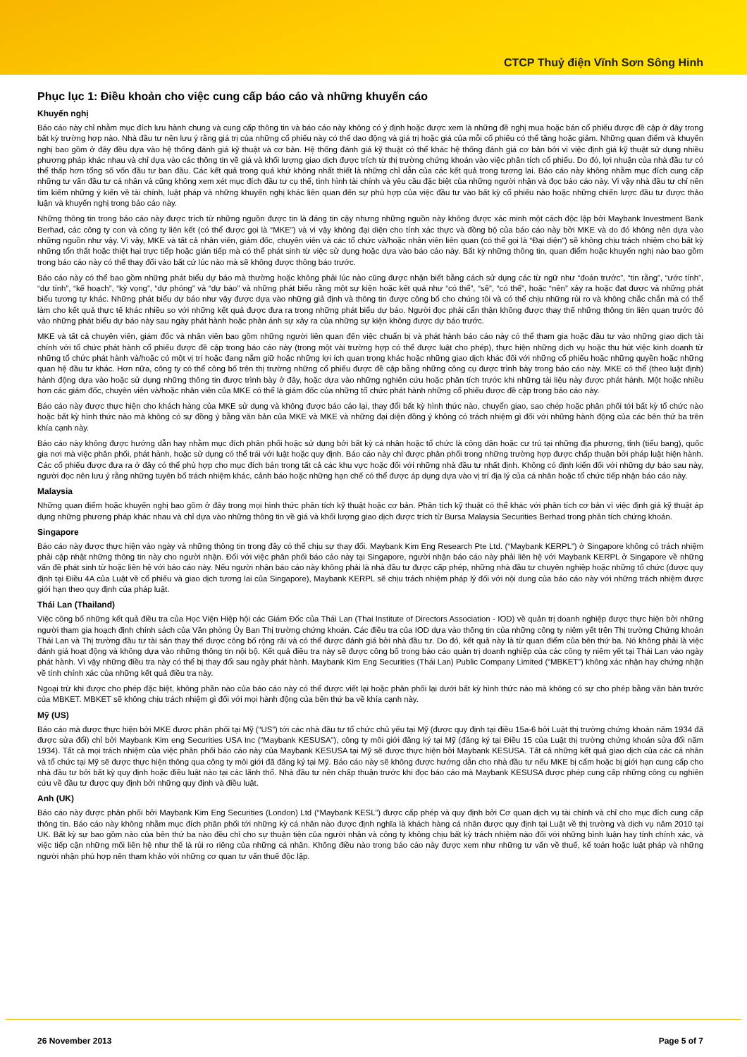CTCP Thuỷ điện Vĩnh Sơn Sông Hinh
Phục lục 1: Điều khoản cho việc cung cấp báo cáo và những khuyến cáo
Khuyến nghị
Báo cáo này chỉ nhằm mục đích lưu hành chung và cung cấp thông tin và báo cáo này không có ý định hoặc được xem là những đề nghị mua hoặc bán cổ phiếu được đề cập ở đây trong bất kỳ trường hợp nào. Nhà đầu tư nên lưu ý rằng giá trị của những cổ phiếu này có thể dao động và giá trị hoặc giá của mỗi cổ phiếu có thể tăng hoặc giảm. Những quan điểm và khuyến nghị bao gồm ở đây đều dựa vào hệ thống đánh giá kỹ thuật và cơ bản. Hệ thống đánh giá kỹ thuật có thể khác hệ thống đánh giá cơ bản bởi vì việc định giá kỹ thuật sử dụng nhiều phương pháp khác nhau và chỉ dựa vào các thông tin về giá và khối lượng giao dịch được trích từ thị trường chứng khoán vào việc phân tích cổ phiếu. Do đó, lợi nhuận của nhà đầu tư có thể thấp hơn tổng số vốn đầu tư ban đầu. Các kết quả trong quá khứ không nhất thiết là những chỉ dẫn của các kết quả trong tương lai. Báo cáo này không nhằm mục đích cung cấp những tư vấn đầu tư cá nhân và cũng không xem xét mục đích đầu tư cụ thể, tình hình tài chính và yêu cầu đặc biệt của những người nhận và đọc báo cáo này. Vì vậy nhà đầu tư chỉ nên tìm kiếm những ý kiến về tài chính, luật pháp và những khuyến nghị khác liên quan đến sự phù hợp của việc đầu tư vào bất kỳ cổ phiếu nào hoặc những chiến lược đầu tư được thảo luận và khuyến nghị trong báo cáo này.
Những thông tin trong báo cáo này được trích từ những nguồn được tin là đáng tin cậy nhưng những nguồn này không được xác minh một cách độc lập bởi Maybank Investment Bank Berhad, các công ty con và công ty liên kết (có thể được gọi là “MKE”) và vì vậy không đại diện cho tính xác thực và đồng bộ của báo cáo này bởi MKE và do đó không nên dựa vào những nguồn như vậy. Vì vậy, MKE và tất cả nhân viên, giám đốc, chuyên viên và các tổ chức và/hoặc nhân viên liên quan (có thể gọi là “Đại diện”) sẽ không chịu trách nhiệm cho bất kỳ những tổn thất hoặc thiệt hại trực tiếp hoặc gián tiếp mà có thể phát sinh từ việc sử dụng hoặc dựa vào báo cáo này. Bất kỳ những thông tin, quan điểm hoặc khuyến nghị nào bao gồm trong báo cáo này có thể thay đổi vào bất cứ lúc nào mà sẽ không được thông báo trước.
Báo cáo này có thể bao gồm những phát biểu dự báo mà thường hoặc không phải lúc nào cũng được nhận biết bằng cách sử dụng các từ ngữ như “đoán trước”, “tin rằng”, “ước tính”, “dự tính”, “kế hoạch”, “kỳ vọng”, “dự phóng” và “dự báo” và những phát biểu rằng một sự kiện hoặc kết quả như “có thể”, “sẽ”, “có thể”, hoặc “nên” xảy ra hoặc đạt được và những phát biểu tương tự khác. Những phát biểu dự báo như vậy được dựa vào những giả định và thông tin được công bố cho chúng tôi và có thể chịu những rủi ro và không chắc chắn mà có thể làm cho kết quả thực tế khác nhiều so với những kết quả được đưa ra trong những phát biểu dự báo. Người đọc phải cẩn thận không được thay thế những thông tin liên quan trước đó vào những phát biểu dự báo này sau ngày phát hành hoặc phản ánh sự xảy ra của những sự kiện không được dự báo trước.
MKE và tất cả chuyên viên, giám đốc và nhân viên bao gồm những người liên quan đến việc chuẩn bị và phát hành báo cáo này có thể tham gia hoặc đầu tư vào những giao dịch tài chính với tổ chức phát hành cổ phiếu được đề cập trong báo cáo này (trong một vài trường hợp có thể được luật cho phép), thực hiện những dịch vụ hoặc thu hút việc kinh doanh từ những tổ chức phát hành và/hoặc có một vị trí hoặc đang nắm giữ hoặc những lợi ích quan trọng khác hoặc những giao dịch khác đối với những cổ phiếu hoặc những quyền hoặc những quan hệ đầu tư khác. Hơn nữa, công ty có thể công bố trên thị trường những cổ phiếu được đề cập bằng những công cụ được trình bày trong báo cáo này. MKE có thể (theo luật định) hành động dựa vào hoặc sử dụng những thông tin được trình bày ở đây, hoặc dựa vào những nghiên cứu hoặc phân tích trước khi những tài liệu này được phát hành. Một hoặc nhiều hơn các giám đốc, chuyên viên và/hoặc nhân viên của MKE có thể là giám đốc của những tổ chức phát hành những cổ phiếu được đề cập trong báo cáo này.
Báo cáo này được thực hiện cho khách hàng của MKE sử dụng và không được báo cáo lại, thay đổi bất kỳ hình thức nào, chuyển giao, sao chép hoặc phân phối tới bất kỳ tổ chức nào hoặc bất kỳ hình thức nào mà không có sự đồng ý bằng văn bản của MKE và MKE và những đại diện đồng ý không có trách nhiệm gì đối với những hành động của các bên thứ ba trên khía cạnh này.
Báo cáo này không được hướng dẫn hay nhằm mục đích phân phối hoặc sử dụng bởi bất kỳ cá nhân hoặc tổ chức là công dân hoặc cư trú tại những địa phương, tỉnh (tiểu bang), quốc gia nơi mà việc phân phối, phát hành, hoặc sử dụng có thể trái với luật hoặc quy định. Báo cáo này chỉ được phân phối trong những trường hợp được chấp thuận bởi pháp luật hiện hành. Các cổ phiếu được đưa ra ở đây có thể phù hợp cho mục đích bán trong tất cả các khu vực hoặc đối với những nhà đầu tư nhất định. Không có định kiến đối với những dự báo sau này, người đọc nên lưu ý rằng những tuyên bố trách nhiệm khác, cảnh báo hoặc những hạn chế có thể được áp dụng dựa vào vị trí địa lý của cá nhân hoặc tổ chức tiếp nhận báo cáo này.
Malaysia
Những quan điểm hoặc khuyến nghị bao gồm ở đây trong mọi hình thức phân tích kỹ thuật hoặc cơ bản. Phân tích kỹ thuật có thể khác với phân tích cơ bản vì việc định giá kỹ thuật áp dụng những phương pháp khác nhau và chỉ dựa vào những thông tin về giá và khối lượng giao dịch được trích từ Bursa Malaysia Securities Berhad trong phân tích chứng khoán.
Singapore
Báo cáo này được thực hiện vào ngày và những thông tin trong đây có thể chịu sự thay đổi. Maybank Kim Eng Research Pte Ltd. (“Maybank KERPL”) ở Singapore không có trách nhiệm phải cập nhật những thông tin này cho người nhận. Đối với việc phân phối báo cáo này tại Singapore, người nhận báo cáo này phải liên hệ với Maybank KERPL ở Singapore về những vấn đề phát sinh từ hoặc liên hệ với báo cáo này. Nếu người nhận báo cáo này không phải là nhà đầu tư được cấp phép, những nhà đầu tư chuyên nghiệp hoặc những tổ chức (được quy định tại Điều 4A của Luật về cổ phiếu và giao dịch tương lai của Singapore), Maybank KERPL sẽ chịu trách nhiệm pháp lý đối với nội dung của báo cáo này với những trách nhiệm được giới hạn theo quy định của pháp luật.
Thái Lan (Thailand)
Việc công bố những kết quả điều tra của Học Viện Hiệp hội các Giám Đốc của Thái Lan (Thai Institute of Directors Association - IOD) về quản trị doanh nghiệp được thực hiện bởi những người tham gia hoạch định chính sách của Văn phòng Ủy Ban Thị trường chứng khoán. Các điều tra của IOD dựa vào thông tin của những công ty niêm yết trên Thị trường Chứng khoán Thái Lan và Thị trường đầu tư tài sản thay thế được công bố rộng rãi và có thể được đánh giá bởi nhà đầu tư. Do đó, kết quả này là từ quan điểm của bên thứ ba. Nó không phải là việc đánh giá hoạt động và không dựa vào những thông tin nội bộ. Kết quả điều tra này sẽ được công bố trong báo cáo quản trị doanh nghiệp của các công ty niêm yết tại Thái Lan vào ngày phát hành. Vì vậy những điều tra này có thể bị thay đổi sau ngày phát hành. Maybank Kim Eng Securities (Thái Lan) Public Company Limited (“MBKET”) không xác nhận hay chứng nhận về tính chính xác của những kết quả điều tra này.
Ngoại trừ khi được cho phép đặc biệt, không phần nào của báo cáo này có thể được viết lại hoặc phân phối lại dưới bất kỳ hình thức nào mà không có sự cho phép bằng văn bản trước của MBKET. MBKET sẽ không chịu trách nhiệm gì đối với mọi hành động của bên thứ ba về khía cạnh này.
Mỹ (US)
Báo cáo mà được thực hiện bởi MKE được phân phối tại Mỹ (“US”) tới các nhà đầu tư tổ chức chủ yếu tại Mỹ (được quy định tại điều 15a-6 bởi Luật thị trường chứng khoán năm 1934 đã được sửa đổi) chỉ bởi Maybank Kim eng Securities USA Inc (“Maybank KESUSA”), công ty môi giới đăng ký tại Mỹ (đăng ký tại Điều 15 của Luật thị trường chứng khoán sửa đổi năm 1934). Tất cả mọi trách nhiệm của việc phân phối báo cáo này của Maybank KESUSA tại Mỹ sẽ được thực hiện bởi Maybank KESUSA. Tất cả những kết quả giao dịch của các cá nhân và tổ chức tại Mỹ sẽ được thực hiện thông qua công ty môi giới đã đăng ký tại Mỹ. Báo cáo này sẽ không được hướng dẫn cho nhà đầu tư nếu MKE bị cấm hoặc bị giới hạn cung cấp cho nhà đầu tư bởi bất kỳ quy định hoặc điều luật nào tại các lãnh thổ. Nhà đầu tư nên chấp thuận trước khi đọc báo cáo mà Maybank KESUSA được phép cung cấp những công cụ nghiên cứu về đầu tư được quy định bởi những quy định và điều luật.
Anh (UK)
Báo cáo này được phân phối bởi Maybank Kim Eng Securities (London) Ltd (“Maybank KESL”) được cấp phép và quy định bởi Cơ quan dịch vụ tài chính và chỉ cho mục đích cung cấp thông tin. Báo cáo này không nhằm mục đích phân phối tới những kỳ cá nhân nào được định nghĩa là khách hàng cá nhân được quy định tại Luật về thị trường và dịch vụ năm 2010 tại UK. Bất kỳ sự bao gồm nào của bên thứ ba nào đều chỉ cho sự thuận tiện của người nhận và công ty không chịu bất kỳ trách nhiệm nào đối với những bình luận hay tính chính xác, và việc tiếp cận những mối liên hệ như thế là rủi ro riêng của những cá nhân. Không điều nào trong báo cáo này được xem như những tư vấn về thuế, kế toán hoặc luật pháp và những người nhận phù hợp nên tham khảo với những cơ quan tư vấn thuế độc lập.
26 November 2013 Page 5 of 7